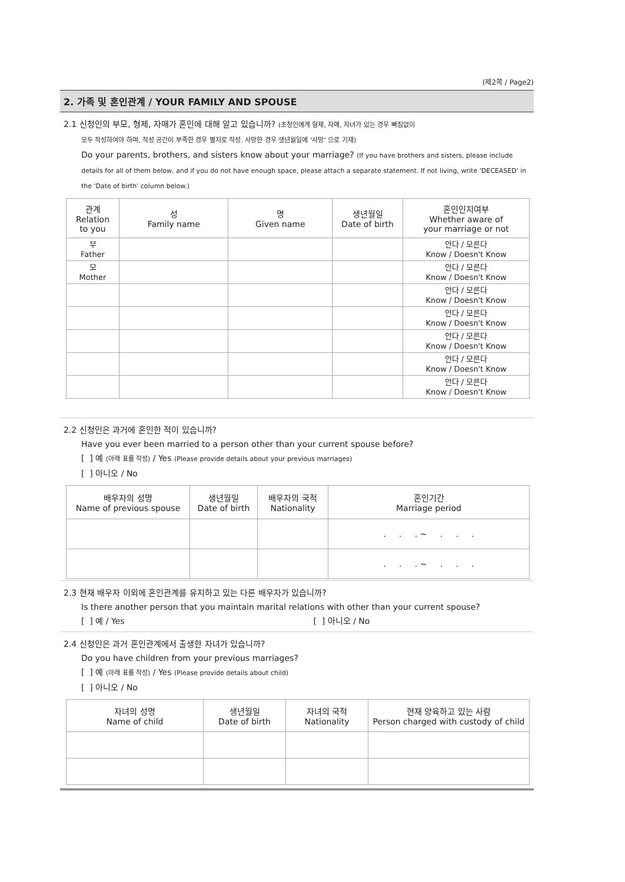(제2쪽 / Page2)
2. 가족 및 혼인관계 / YOUR FAMILY AND SPOUSE
2.1 신청인의 부모, 형제, 자매가 혼인에 대해 알고 있습니까? (초청인에게 형제, 자매, 자녀가 있는 경우 빠짐없이
모두 작성하여야 하며, 작성 공간이 부족한 경우 별지로 작성. 사망한 경우 생년월일에 ‘사망’ 으로 기재)
Do your parents, brothers, and sisters know about your marriage? (If you have brothers and sisters, please include details for all of them below, and if you do not have enough space, please attach a separate statement. If not living, write 'DECEASED' in the 'Date of birth' column below.)
| 관계 Relation to you | 성 Family name | 명 Given name | 생년월일 Date of birth | 혼인인지여부 Whether aware of your marriage or not |
| --- | --- | --- | --- | --- |
| 부 Father | | | | 안다 / 모른다 Know / Doesn't Know |
| 모 Mother | | | | 안다 / 모른다 Know / Doesn't Know |
| | | | | 안다 / 모른다 Know / Doesn't Know |
| | | | | 안다 / 모른다 Know / Doesn't Know |
| | | | | 안다 / 모른다 Know / Doesn't Know |
| | | | | 안다 / 모른다 Know / Doesn't Know |
| | | | | 안다 / 모른다 Know / Doesn't Know |
2.2 신청인은 과거에 혼인한 적이 있습니까?
Have you ever been married to a person other than your current spouse before?
[ ] 예 (아래 표를 작성) / Yes (Please provide details about your previous marriages)
[ ] 아니오 / No
| 배우자의 성명 Name of previous spouse | 생년월일 Date of birth | 배우자의 국적 Nationality | 혼인기간 Marriage period |
| --- | --- | --- | --- |
| | | | . . . ~ . . . |
| | | | . . . ~ . . . |
2.3 현재 배우자 이외에 혼인관계를 유지하고 있는 다른 배우자가 있습니까?
Is there another person that you maintain marital relations with other than your current spouse?
[ ] 예 / Yes [ ] 아니오 / No
2.4 신청인은 과거 혼인관계에서 출생한 자녀가 있습니까?
Do you have children from your previous marriages?
[ ] 예 (아래 표를 작성) / Yes (Please provide details about child)
[ ] 아니오 / No
| 자녀의 성명 Name of child | 생년월일 Date of birth | 자녀의 국적 Nationality | 현재 양육하고 있는 사람 Person charged with custody of child |
| --- | --- | --- | --- |